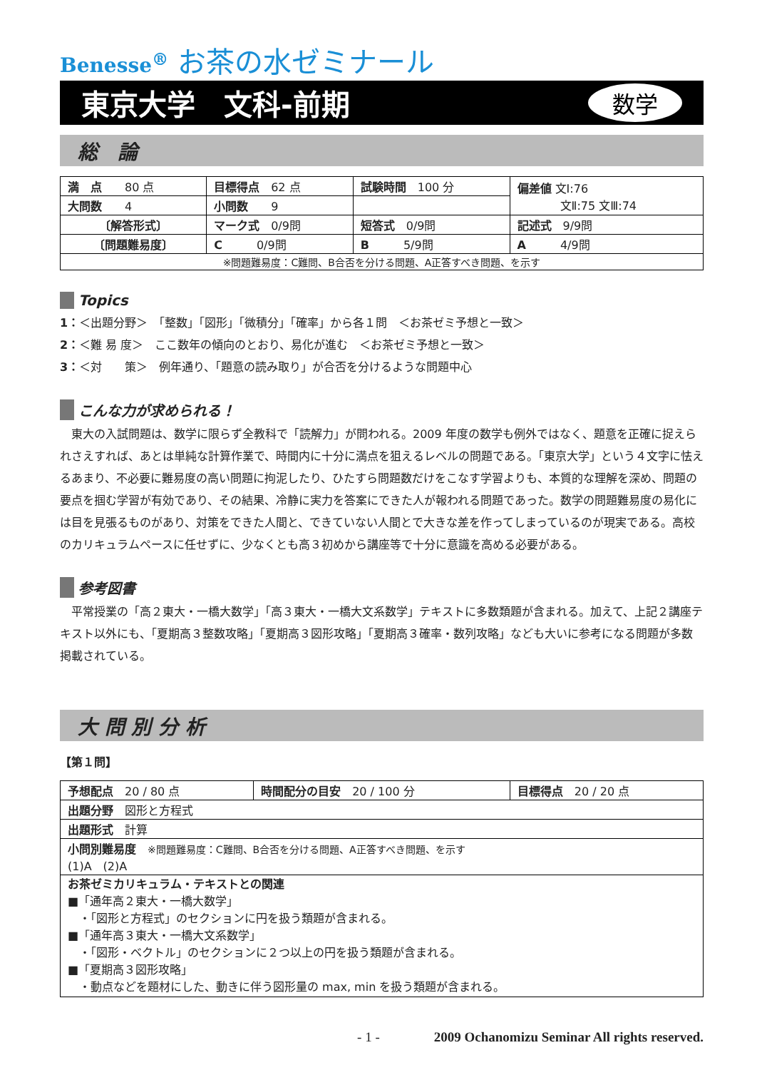Benesse<sup>®</sup> お茶の水ゼミナール
東京大学　文科-前期 数学
総　論
| 満 点 80 点 | 目標得点 62 点 | 試験時間 100 分 | 偏差値 文Ⅰ:76 文Ⅱ:75 文Ⅲ:74 |
| 大問数 4 | 小問数 9 | | |
| 〔解答形式〕 | マーク式 0/9問 | 短答式 0/9問 | 記述式 9/9問 |
| 〔問題難易度〕 | C 0/9問 | B 5/9問 | A 4/9問 |
| ※問題難易度：C難問、B合否を分ける問題、A正答すべき問題、を示す | | | |
Topics
1：＜出題分野＞　「整数」「図形」「微積分」「確率」から各１問　＜お茶ゼミ予想と一致＞
2：＜難 易 度＞　ここ数年の傾向のとおり、易化が進む　＜お茶ゼミ予想と一致＞
3：＜対　　策＞　例年通り、「題意の読み取り」が合否を分けるような問題中心
こんな力が求められる！
　東大の入試問題は、数学に限らず全教科で「読解力」が問われる。2009 年度の数学も例外ではなく、題意を正確に捉えられさえすれば、あとは単純な計算作業で、時間内に十分に満点を狙えるレベルの問題である。「東京大学」という４文字に怯えるあまり、不必要に難易度の高い問題に拘泥したり、ひたすら問題数だけをこなす学習よりも、本質的な理解を深め、問題の要点を掴む学習が有効であり、その結果、冷静に実力を答案にできた人が報われる問題であった。数学の問題難易度の易化には目を見張るものがあり、対策をできた人間と、できていない人間とで大きな差を作ってしまっているのが現実である。高校のカリキュラムペースに任せずに、少なくとも高３初めから講座等で十分に意識を高める必要がある。
参考図書
　平常授業の「高２東大・一橋大数学」「高３東大・一橋大文系数学」テキストに多数類題が含まれる。加えて、上記２講座テキスト以外にも、「夏期高３整数攻略」「夏期高３図形攻略」「夏期高３確率・数列攻略」なども大いに参考になる問題が多数掲載されている。
大 問 別 分 析
【第１問】
| 予想配点 20 / 80 点 | 時間配分の目安 20 / 100 分 | 目標得点 20 / 20 点 |
| 出題分野 図形と方程式 | | |
| 出題形式 計算 | | |
| 小問別難易度 ※問題難易度：C難問、B合否を分ける問題、A正答すべき問題、を示す (1)A (2)A | | |
| お茶ゼミカリキュラム・テキストとの関連 ■「通年高２東大・一橋大数学」 ・「図形と方程式」のセクションに円を扱う類題が含まれる。 ■「通年高３東大・一橋大文系数学」 ・「図形・ベクトル」のセクションに２つ以上の円を扱う類題が含まれる。 ■「夏期高３図形攻略」 ・動点などを題材にした、動きに伴う図形量の max, min を扱う類題が含まれる。 | | |
- 1 -　　　　2009 Ochanomizu Seminar All rights reserved.